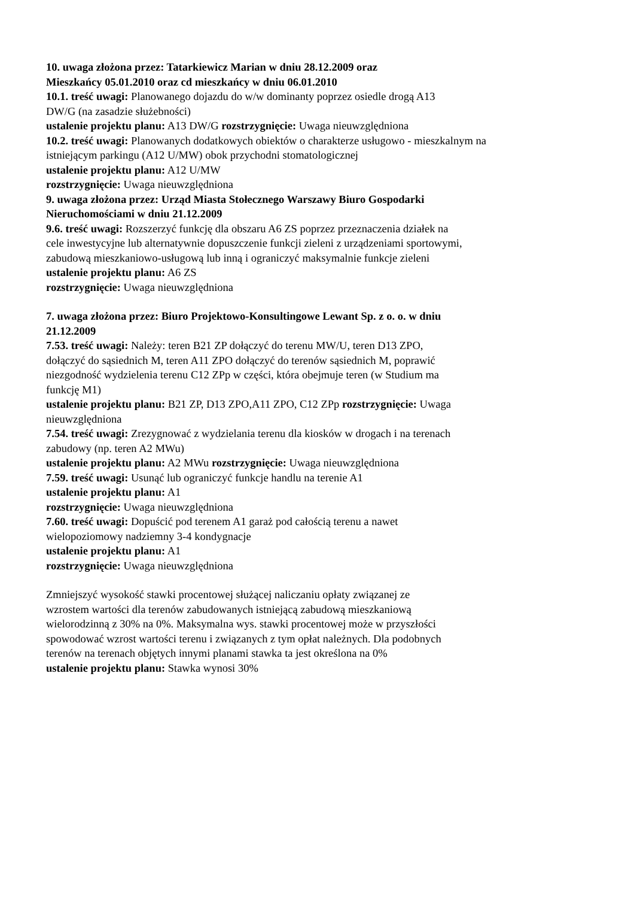10. uwaga złożona przez: Tatarkiewicz Marian w dniu 28.12.2009 oraz
Mieszkańcy 05.01.2010 oraz cd mieszkańcy w dniu 06.01.2010
10.1. treść uwagi: Planowanego dojazdu do w/w dominanty poprzez osiedle drogą A13
DW/G (na zasadzie służebności)
ustalenie projektu planu: A13 DW/G rozstrzygnięcie: Uwaga nieuwzględniona
10.2. treść uwagi: Planowanych dodatkowych obiektów o charakterze usługowo - mieszkalnym na
istniejącym parkingu (A12 U/MW) obok przychodni stomatologicznej
ustalenie projektu planu: A12 U/MW
rozstrzygnięcie: Uwaga nieuwzględniona
9. uwaga złożona przez: Urząd Miasta Stołecznego Warszawy Biuro Gospodarki
Nieruchomościami w dniu 21.12.2009
9.6. treść uwagi: Rozszerzyć funkcję dla obszaru A6 ZS poprzez przeznaczenia działek na
cele inwestycyjne lub alternatywnie dopuszczenie funkcji zieleni z urządzeniami sportowymi,
zabudową mieszkaniowo-usługową lub inną i ograniczyć maksymalnie funkcje zieleni
ustalenie projektu planu: A6 ZS
rozstrzygnięcie: Uwaga nieuwzględniona
7. uwaga złożona przez: Biuro Projektowo-Konsultingowe Lewant Sp. z o. o. w dniu
21.12.2009
7.53. treść uwagi: Należy: teren B21 ZP dołączyć do terenu MW/U, teren D13 ZPO,
dołączyć do sąsiednich M, teren A11 ZPO dołączyć do terenów sąsiednich M, poprawić
niezgodność wydzielenia terenu C12 ZPp w części, która obejmuje teren (w Studium ma
funkcję M1)
ustalenie projektu planu: B21 ZP, D13 ZPO,A11 ZPO, C12 ZPp rozstrzygnięcie: Uwaga
nieuwzględniona
7.54. treść uwagi: Zrezygnować z wydzielania terenu dla kiosków w drogach i na terenach
zabudowy (np. teren A2 MWu)
ustalenie projektu planu: A2 MWu rozstrzygnięcie: Uwaga nieuwzględniona
7.59. treść uwagi: Usunąć lub ograniczyć funkcje handlu na terenie A1
ustalenie projektu planu: A1
rozstrzygnięcie: Uwaga nieuwzględniona
7.60. treść uwagi: Dopuścić pod terenem A1 garaż pod całością terenu a nawet
wielopoziomowy nadziemny 3-4 kondygnacje
ustalenie projektu planu: A1
rozstrzygnięcie: Uwaga nieuwzględniona
Zmniejszyć wysokość stawki procentowej służącej naliczaniu opłaty związanej ze
wzrostem wartości dla terenów zabudowanych istniejącą zabudową mieszkaniową
wielorodzinną z 30% na 0%. Maksymalna wys. stawki procentowej może w przyszłości
spowodować wzrost wartości terenu i związanych z tym opłat należnych. Dla podobnych
terenów na terenach objętych innymi planami stawka ta jest określona na 0%
ustalenie projektu planu: Stawka wynosi 30%